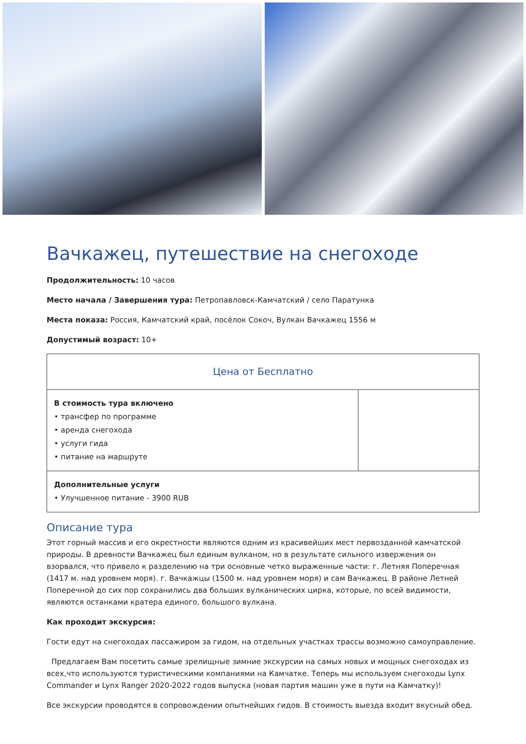Вачкажец, путешествие на снегоходе
Продолжительность: 10 часов
Место начала / Завершения тура: Петропавловск-Камчатский / село Паратунка
Места показа: Россия, Камчатский край, посёлок Сокоч, Вулкан Вачкажец 1556 м
Допустимый возраст: 10+
| Цена от Бесплатно | |
| В стоимость тура включено • трансфер по программе • аренда снегохода • услуги гида • питание на маршруте | |
| Дополнительные услуги • Улучшенное питание - 3900 RUB | |
Описание тура
Этот горный массив и его окрестности являются одним из красивейших мест первозданной камчатской природы. В древности Вачкажец был единым вулканом, но в результате сильного извержения он взорвался, что привело к разделению на три основные четко выраженные части: г. Летняя Поперечная (1417 м. над уровнем моря). г. Вачкажцы (1500 м. над уровнем моря) и сам Вачкажец. В районе Летней Поперечной до сих пор сохранились два больших вулканических цирка, которые, по всей видимости, являются останками кратера единого, большого вулкана.
Как проходит экскурсия:
Гости едут на снегоходах пассажиром за гидом, на отдельных участках трассы возможно самоуправление.
Предлагаем Вам посетить самые зрелищные зимние экскурсии на самых новых и мощных снегоходах из всех,что используются туристическими компаниями на Камчатке. Теперь мы используем снегоходы Lynx Commander и Lynx Ranger 2020-2022 годов выпуска (новая партия машин уже в пути на Камчатку)!
Все экскурсии проводятся в сопровождении опытнейших гидов. В стоимость выезда входит вкусный обед.